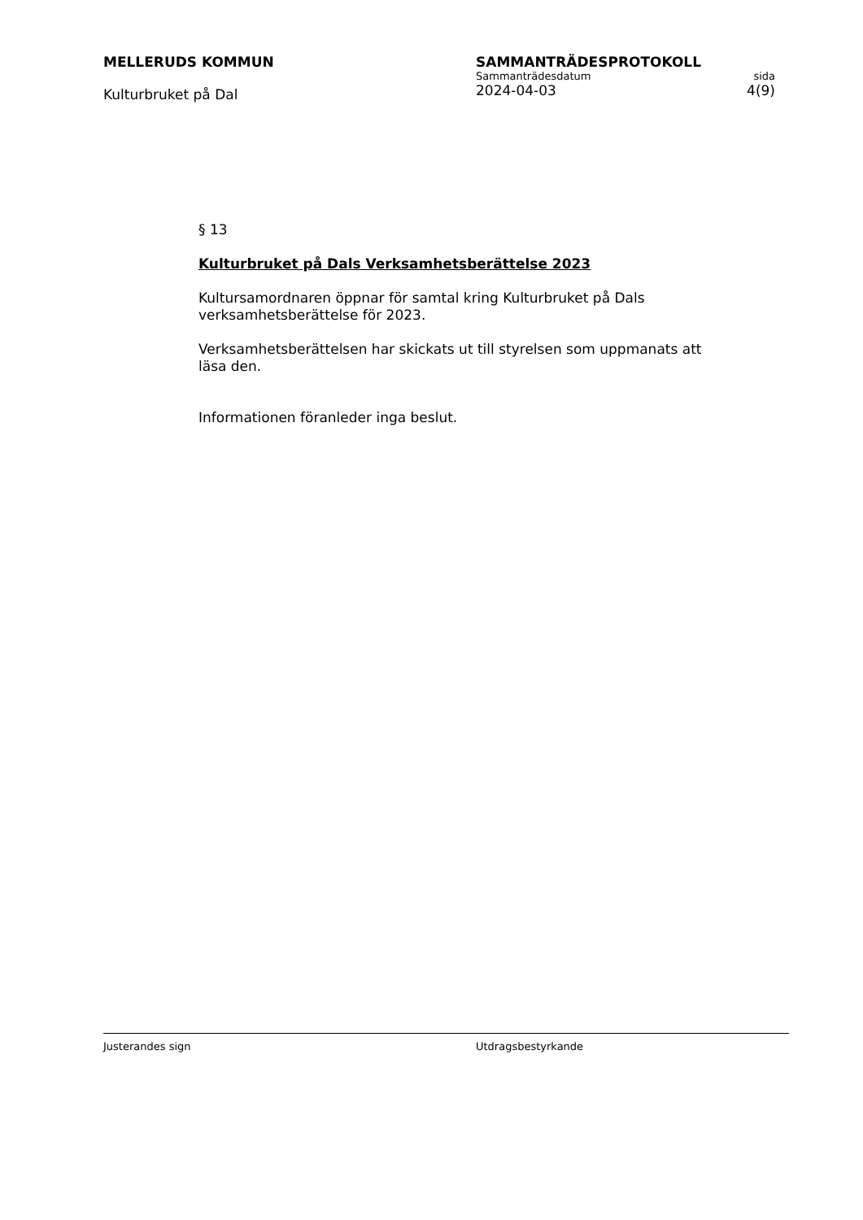MELLERUDS KOMMUN
Kulturbruket på Dal
SAMMANTRÄDESPROTOKOLL
Sammanträdesdatum sida
2024-04-03 4(9)
§ 13
Kulturbruket på Dals Verksamhetsberättelse 2023
Kultursamordnaren öppnar för samtal kring Kulturbruket på Dals verksamhetsberättelse för 2023.
Verksamhetsberättelsen har skickats ut till styrelsen som uppmanats att läsa den.
Informationen föranleder inga beslut.
Justerandes sign Utdragsbestyrkande